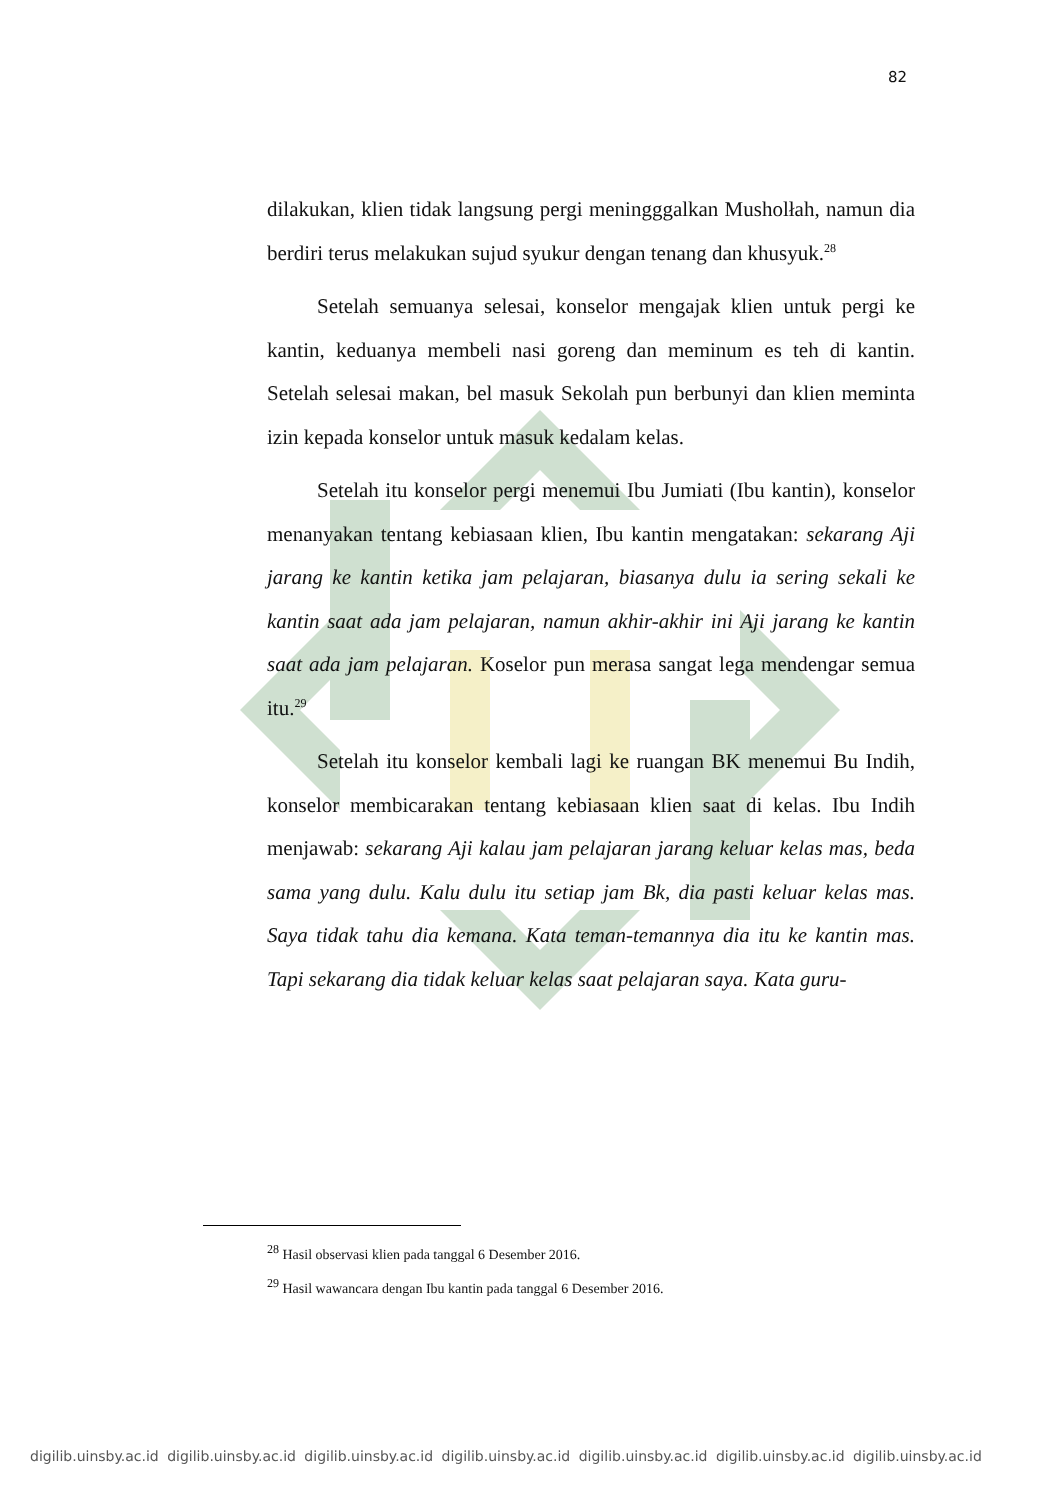82
dilakukan, klien tidak langsung pergi meningggalkan Musholłah, namun dia berdiri terus melakukan sujud syukur dengan tenang dan khusyuk.<sup>28</sup>
Setelah semuanya selesai, konselor mengajak klien untuk pergi ke kantin, keduanya membeli nasi goreng dan meminum es teh di kantin. Setelah selesai makan, bel masuk Sekolah pun berbunyi dan klien meminta izin kepada konselor untuk masuk kedalam kelas.
Setelah itu konselor pergi menemui Ibu Jumiati (Ibu kantin), konselor menanyakan tentang kebiasaan klien, Ibu kantin mengatakan: sekarang Aji jarang ke kantin ketika jam pelajaran, biasanya dulu ia sering sekali ke kantin saat ada jam pelajaran, namun akhir-akhir ini Aji jarang ke kantin saat ada jam pelajaran. Koselor pun merasa sangat lega mendengar semua itu.<sup>29</sup>
Setelah itu konselor kembali lagi ke ruangan BK menemui Bu Indih, konselor membicarakan tentang kebiasaan klien saat di kelas. Ibu Indih menjawab: sekarang Aji kalau jam pelajaran jarang keluar kelas mas, beda sama yang dulu. Kalu dulu itu setiap jam Bk, dia pasti keluar kelas mas. Saya tidak tahu dia kemana. Kata teman-temannya dia itu ke kantin mas. Tapi sekarang dia tidak keluar kelas saat pelajaran saya. Kata guru-
<sup>28</sup> Hasil observasi klien pada tanggal 6 Desember 2016.
<sup>29</sup> Hasil wawancara dengan Ibu kantin pada tanggal 6 Desember 2016.
digilib.uinsby.ac.id digilib.uinsby.ac.id digilib.uinsby.ac.id digilib.uinsby.ac.id digilib.uinsby.ac.id digilib.uinsby.ac.id digilib.uinsby.ac.id